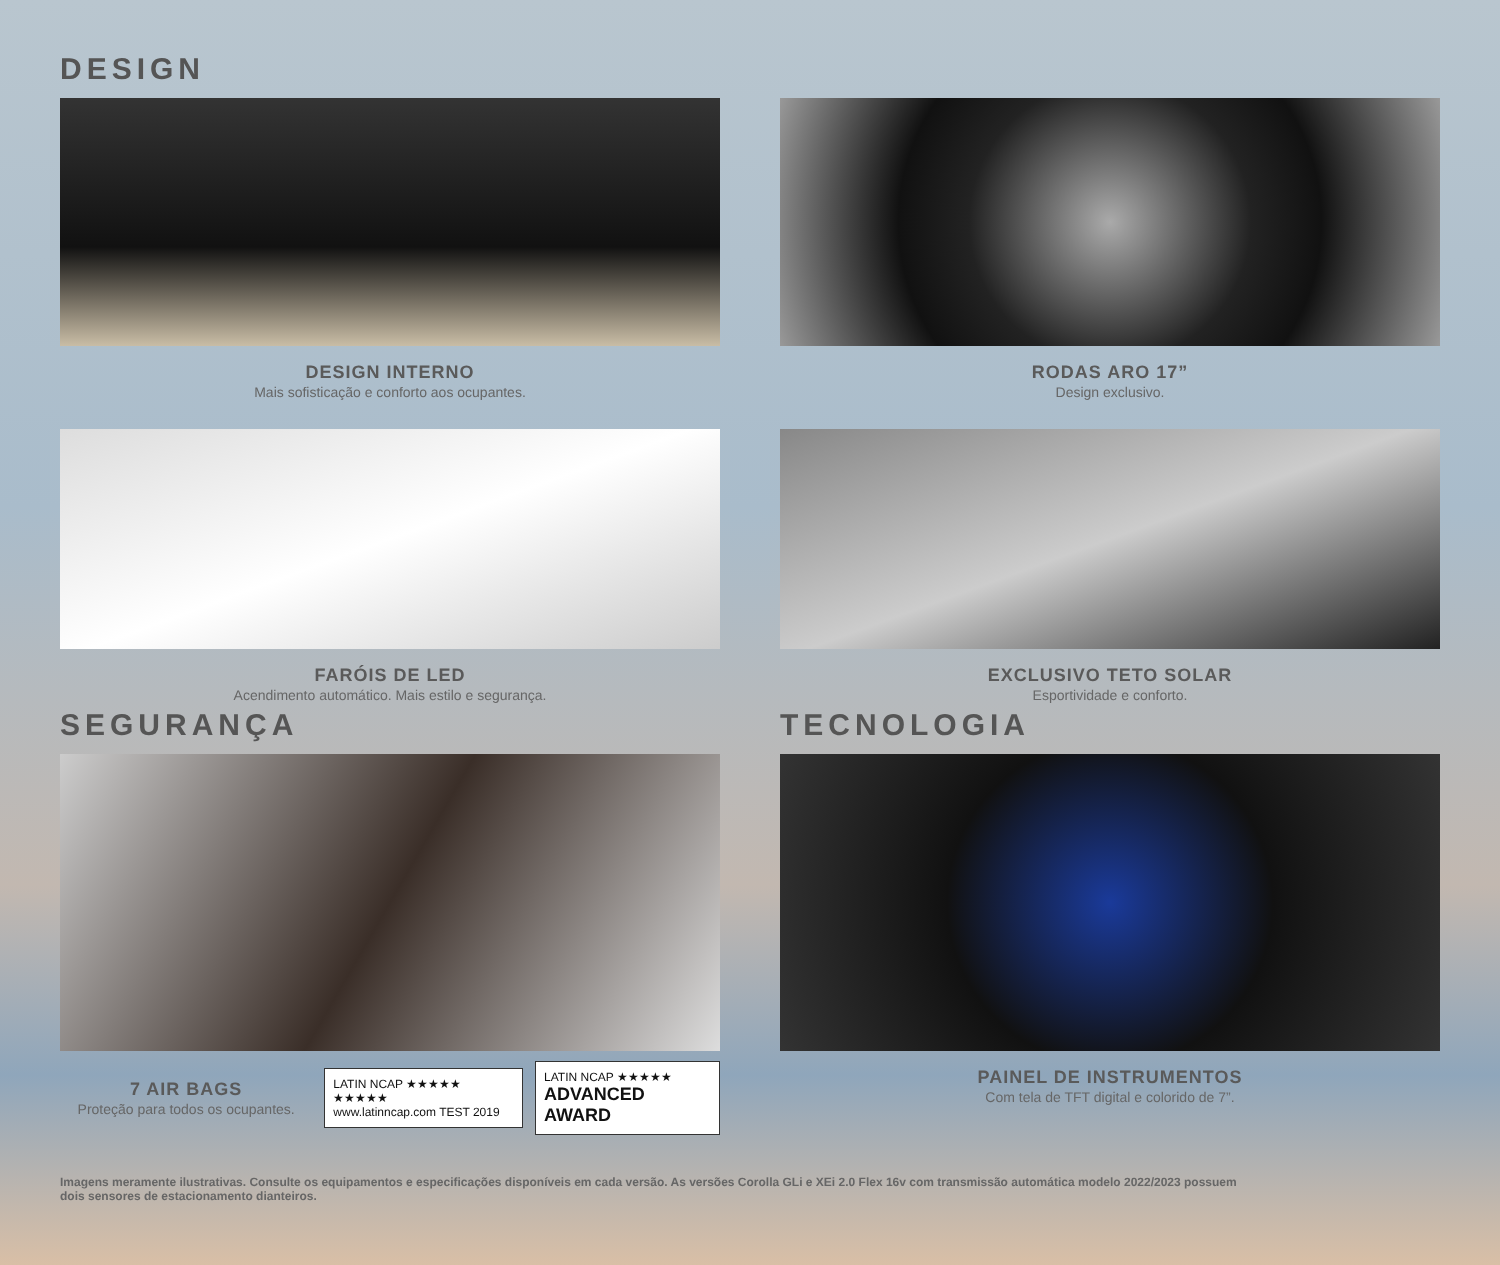DESIGN
DESIGN INTERNO
Mais sofisticação e conforto aos ocupantes.
RODAS ARO 17”
Design exclusivo.
FARÓIS DE LED
Acendimento automático. Mais estilo e segurança.
EXCLUSIVO TETO SOLAR
Esportividade e conforto.
SEGURANÇA
7 AIR BAGS
Proteção para todos os ocupantes.
LATIN NCAP ★★★★★ ★★★★★
www.latinncap.com TEST 2019 LATIN NCAP ★★★★★
ADVANCED AWARD
TECNOLOGIA
PAINEL DE INSTRUMENTOS
Com tela de TFT digital e colorido de 7”.
Imagens meramente ilustrativas. Consulte os equipamentos e especificações disponíveis em cada versão. As versões Corolla GLi e XEi 2.0 Flex 16v com transmissão automática modelo 2022/2023 possuem dois sensores de estacionamento dianteiros.